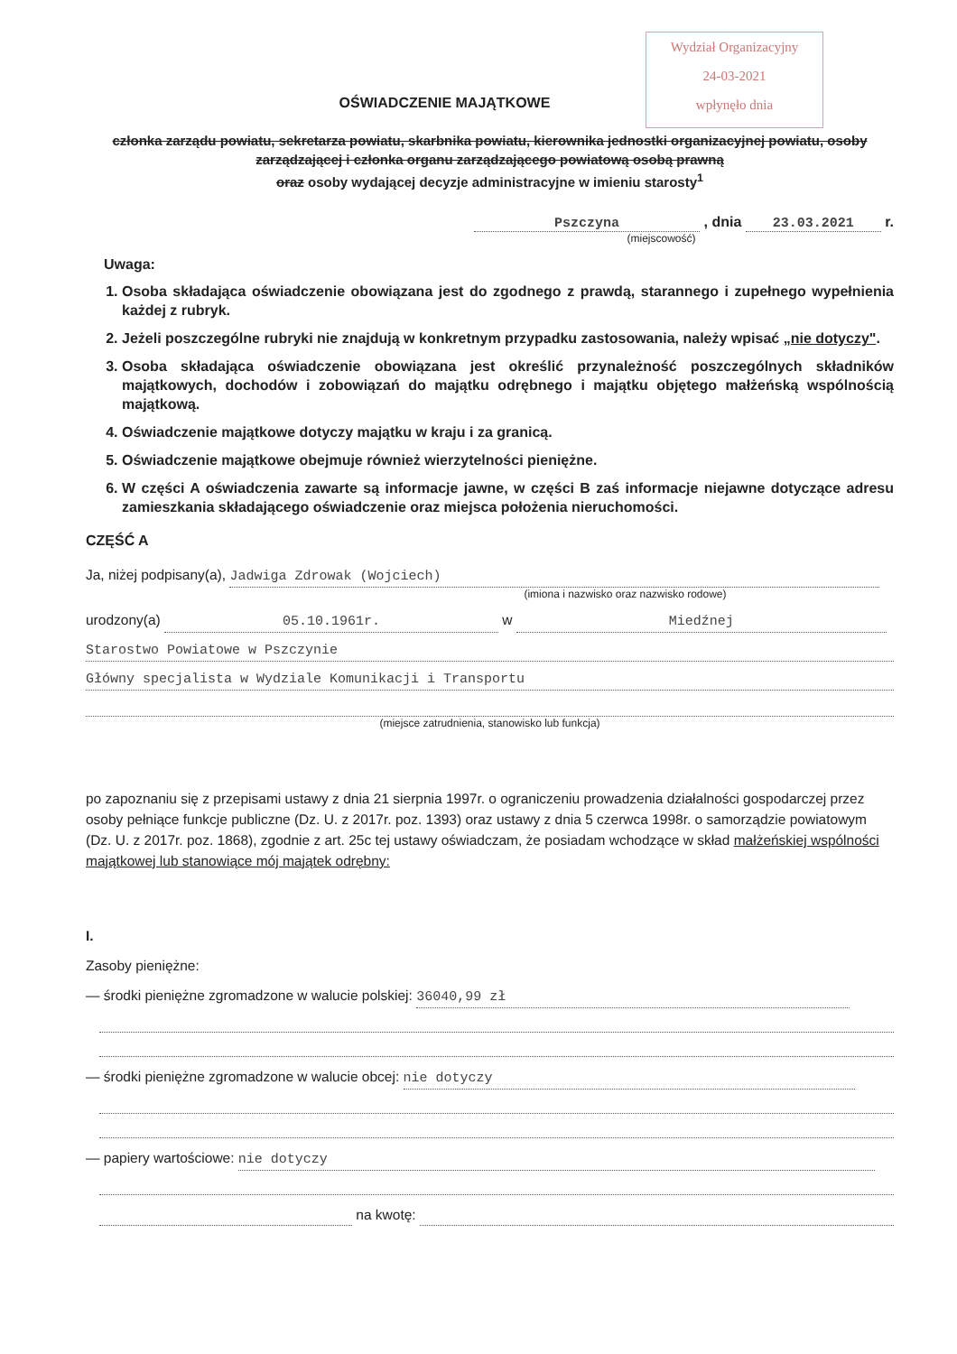Wydział Organizacyjny
24-03-2021
wpłynęło dnia
OŚWIADCZENIE MAJĄTKOWE
członka zarządu powiatu, sekretarza powiatu, skarbnika powiatu, kierownika jednostki organizacyjnej powiatu, osoby zarządzającej i członka organu zarządzającego powiatową osobą prawną
oraz osoby wydającej decyzje administracyjne w imieniu starosty<sup>1</sup>
Pszczyna , dnia 23.03.2021 r.
(miejscowość)
Uwaga:
1. Osoba składająca oświadczenie obowiązana jest do zgodnego z prawdą, starannego i zupełnego wypełnienia każdej z rubryk.
2. Jeżeli poszczególne rubryki nie znajdują w konkretnym przypadku zastosowania, należy wpisać „nie dotyczy".
3. Osoba składająca oświadczenie obowiązana jest określić przynależność poszczególnych składników majątkowych, dochodów i zobowiązań do majątku odrębnego i majątku objętego małżeńską wspólnością majątkową.
4. Oświadczenie majątkowe dotyczy majątku w kraju i za granicą.
5. Oświadczenie majątkowe obejmuje również wierzytelności pieniężne.
6. W części A oświadczenia zawarte są informacje jawne, w części B zaś informacje niejawne dotyczące adresu zamieszkania składającego oświadczenie oraz miejsca położenia nieruchomości.
CZĘŚĆ A
Ja, niżej podpisany(a), Jadwiga Zdrowak (Wojciech)
(imiona i nazwisko oraz nazwisko rodowe)
urodzony(a) 05.10.1961r. w Miedźnej
Starostwo Powiatowe w Pszczynie
Główny specjalista w Wydziale Komunikacji i Transportu
(miejsce zatrudnienia, stanowisko lub funkcja)
po zapoznaniu się z przepisami ustawy z dnia 21 sierpnia 1997r. o ograniczeniu prowadzenia działalności gospodarczej przez osoby pełniące funkcje publiczne (Dz. U. z 2017r. poz. 1393) oraz ustawy z dnia 5 czerwca 1998r. o samorządzie powiatowym (Dz. U. z 2017r. poz. 1868), zgodnie z art. 25c tej ustawy oświadczam, że posiadam wchodzące w skład małżeńskiej wspólności majątkowej lub stanowiące mój majątek odrębny:
I.
Zasoby pieniężne:
— środki pieniężne zgromadzone w walucie polskiej: 36040,99 zł
— środki pieniężne zgromadzone w walucie obcej: nie dotyczy
— papiery wartościowe: nie dotyczy
na kwotę: